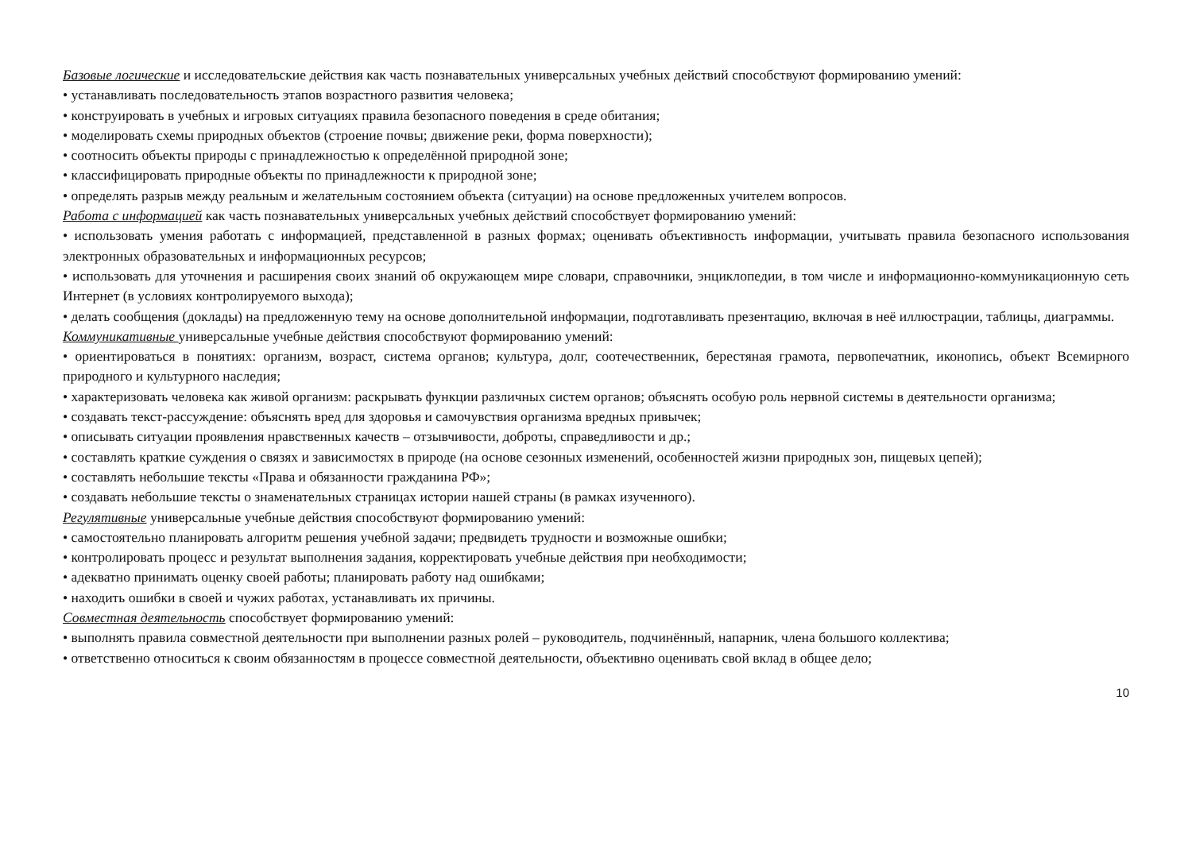Базовые логические и исследовательские действия как часть познавательных универсальных учебных действий способствуют формированию умений:
• устанавливать последовательность этапов возрастного развития человека;
• конструировать в учебных и игровых ситуациях правила безопасного поведения в среде обитания;
• моделировать схемы природных объектов (строение почвы; движение реки, форма поверхности);
• соотносить объекты природы с принадлежностью к определённой природной зоне;
• классифицировать природные объекты по принадлежности к природной зоне;
• определять разрыв между реальным и желательным состоянием объекта (ситуации) на основе предложенных учителем вопросов.
Работа с информацией как часть познавательных универсальных учебных действий способствует формированию умений:
• использовать умения работать с информацией, представленной в разных формах; оценивать объективность информации, учитывать правила безопасного использования электронных образовательных и информационных ресурсов;
• использовать для уточнения и расширения своих знаний об окружающем мире словари, справочники, энциклопедии, в том числе и информационно-коммуникационную сеть Интернет (в условиях контролируемого выхода);
• делать сообщения (доклады) на предложенную тему на основе дополнительной информации, подготавливать презентацию, включая в неё иллюстрации, таблицы, диаграммы.
Коммуникативные универсальные учебные действия способствуют формированию умений:
• ориентироваться в понятиях: организм, возраст, система органов; культура, долг, соотечественник, берестяная грамота, первопечатник, иконопись, объект Всемирного природного и культурного наследия;
• характеризовать человека как живой организм: раскрывать функции различных систем органов; объяснять особую роль нервной системы в деятельности организма;
• создавать текст-рассуждение: объяснять вред для здоровья и самочувствия организма вредных привычек;
• описывать ситуации проявления нравственных качеств – отзывчивости, доброты, справедливости и др.;
• составлять краткие суждения о связях и зависимостях в природе (на основе сезонных изменений, особенностей жизни природных зон, пищевых цепей);
• составлять небольшие тексты «Права и обязанности гражданина РФ»;
• создавать небольшие тексты о знаменательных страницах истории нашей страны (в рамках изученного).
Регулятивные универсальные учебные действия способствуют формированию умений:
• самостоятельно планировать алгоритм решения учебной задачи; предвидеть трудности и возможные ошибки;
• контролировать процесс и результат выполнения задания, корректировать учебные действия при необходимости;
• адекватно принимать оценку своей работы; планировать работу над ошибками;
• находить ошибки в своей и чужих работах, устанавливать их причины.
Совместная деятельность способствует формированию умений:
• выполнять правила совместной деятельности при выполнении разных ролей – руководитель, подчинённый, напарник, члена большого коллектива;
• ответственно относиться к своим обязанностям в процессе совместной деятельности, объективно оценивать свой вклад в общее дело;
10